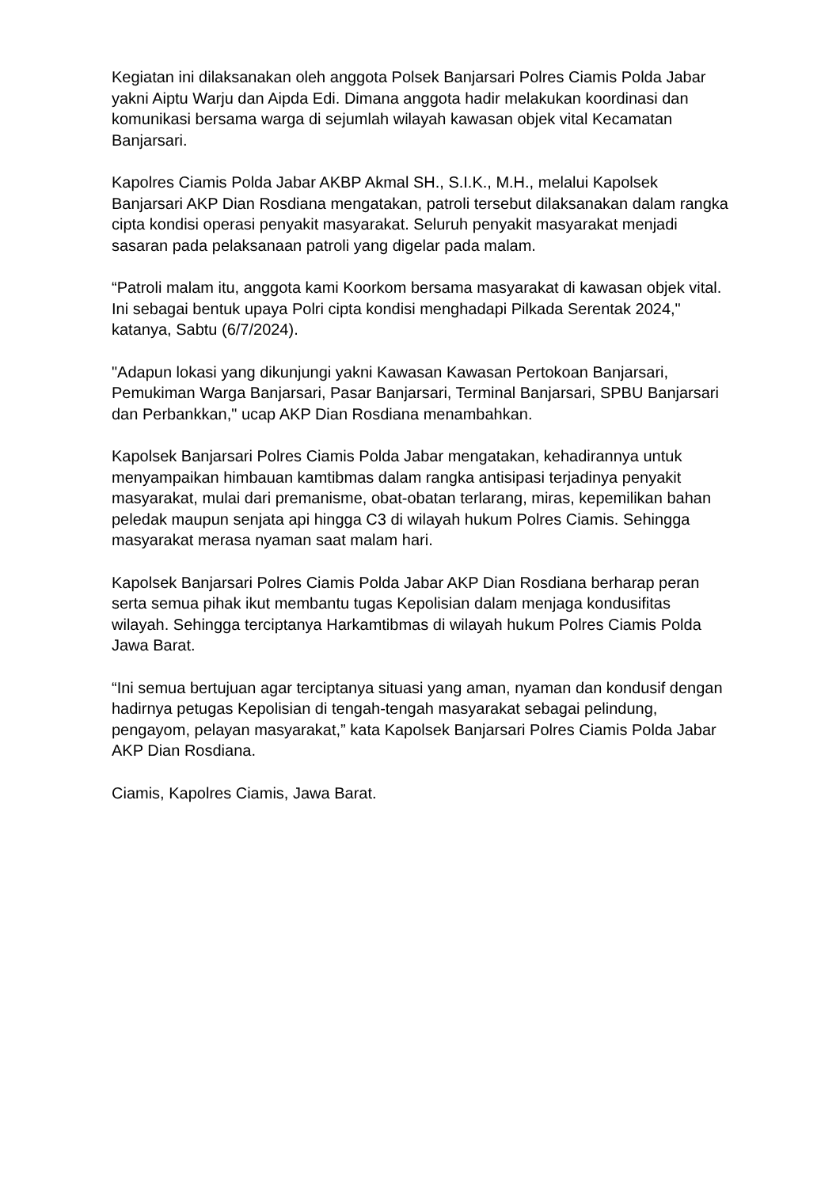Kegiatan ini dilaksanakan oleh anggota Polsek Banjarsari Polres Ciamis Polda Jabar yakni Aiptu Warju dan Aipda Edi. Dimana anggota hadir melakukan koordinasi dan komunikasi bersama warga di sejumlah wilayah kawasan objek vital Kecamatan Banjarsari.
Kapolres Ciamis Polda Jabar AKBP Akmal SH., S.I.K., M.H., melalui Kapolsek Banjarsari AKP Dian Rosdiana mengatakan, patroli tersebut dilaksanakan dalam rangka cipta kondisi operasi penyakit masyarakat. Seluruh penyakit masyarakat menjadi sasaran pada pelaksanaan patroli yang digelar pada malam.
“Patroli malam itu, anggota kami Koorkom bersama masyarakat di kawasan objek vital. Ini sebagai bentuk upaya Polri cipta kondisi menghadapi Pilkada Serentak 2024," katanya, Sabtu (6/7/2024).
"Adapun lokasi yang dikunjungi yakni Kawasan Kawasan Pertokoan Banjarsari, Pemukiman Warga Banjarsari, Pasar Banjarsari, Terminal Banjarsari, SPBU Banjarsari dan Perbankkan," ucap AKP Dian Rosdiana menambahkan.
Kapolsek Banjarsari Polres Ciamis Polda Jabar mengatakan, kehadirannya untuk menyampaikan himbauan kamtibmas dalam rangka antisipasi terjadinya penyakit masyarakat, mulai dari premanisme, obat-obatan terlarang, miras, kepemilikan bahan peledak maupun senjata api hingga C3 di wilayah hukum Polres Ciamis. Sehingga masyarakat merasa nyaman saat malam hari.
Kapolsek Banjarsari Polres Ciamis Polda Jabar AKP Dian Rosdiana berharap peran serta semua pihak ikut membantu tugas Kepolisian dalam menjaga kondusifitas wilayah. Sehingga terciptanya Harkamtibmas di wilayah hukum Polres Ciamis Polda Jawa Barat.
“Ini semua bertujuan agar terciptanya situasi yang aman, nyaman dan kondusif dengan hadirnya petugas Kepolisian di tengah-tengah masyarakat sebagai pelindung, pengayom, pelayan masyarakat,” kata Kapolsek Banjarsari Polres Ciamis Polda Jabar AKP Dian Rosdiana.
Ciamis, Kapolres Ciamis, Jawa Barat.